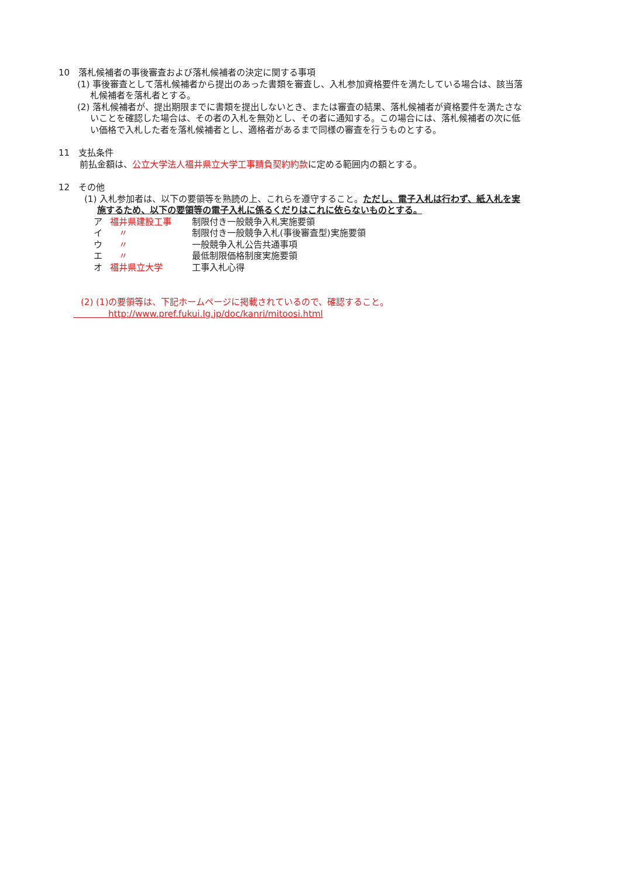10　落札候補者の事後審査および落札候補者の決定に関する事項
(1) 事後審査として落札候補者から提出のあった書類を審査し、入札参加資格要件を満たしている場合は、該当落札候補者を落札者とする。
(2) 落札候補者が、提出期限までに書類を提出しないとき、または審査の結果、落札候補者が資格要件を満たさないことを確認した場合は、その者の入札を無効とし、その者に通知する。この場合には、落札候補者の次に低い価格で入札した者を落札候補者とし、適格者があるまで同様の審査を行うものとする。
11　支払条件
前払金額は、公立大学法人福井県立大学工事請負契約約款に定める範囲内の額とする。
12　その他
(1) 入札参加者は、以下の要領等を熟読の上、これらを遵守すること。ただし、電子入札は行わず、紙入札を実施するため、以下の要領等の電子入札に係るくだりはこれに依らないものとする。
ア 福井県建設工事 制限付き一般競争入札実施要領
イ　〃 制限付き一般競争入札(事後審査型)実施要領
ウ　〃 一般競争入札公告共通事項
エ　〃 最低制限価格制度実施要領
オ 福井県立大学 工事入札心得
(2) (1)の要領等は、下記ホームページに掲載されているので、確認すること。
　　　　http://www.pref.fukui.lg.jp/doc/kanri/mitoosi.html